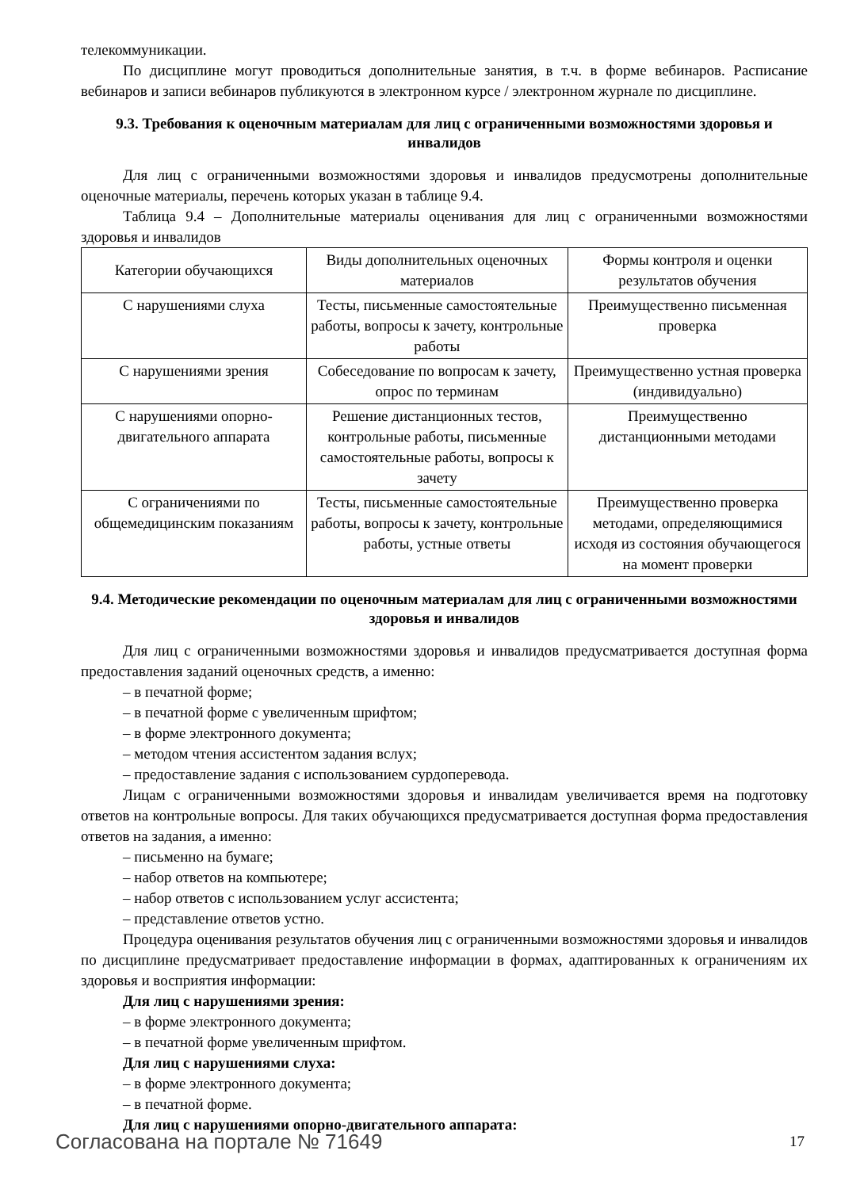телекоммуникации.
По дисциплине могут проводиться дополнительные занятия, в т.ч. в форме вебинаров. Расписание вебинаров и записи вебинаров публикуются в электронном курсе / электронном журнале по дисциплине.
9.3. Требования к оценочным материалам для лиц с ограниченными возможностями здоровья и инвалидов
Для лиц с ограниченными возможностями здоровья и инвалидов предусмотрены дополнительные оценочные материалы, перечень которых указан в таблице 9.4.
Таблица 9.4 – Дополнительные материалы оценивания для лиц с ограниченными возможностями здоровья и инвалидов
| Категории обучающихся | Виды дополнительных оценочных материалов | Формы контроля и оценки результатов обучения |
| С нарушениями слуха | Тесты, письменные самостоятельные работы, вопросы к зачету, контрольные работы | Преимущественно письменная проверка |
| С нарушениями зрения | Собеседование по вопросам к зачету, опрос по терминам | Преимущественно устная проверка (индивидуально) |
| С нарушениями опорно-двигательного аппарата | Решение дистанционных тестов, контрольные работы, письменные самостоятельные работы, вопросы к зачету | Преимущественно дистанционными методами |
| С ограничениями по общемедицинским показаниям | Тесты, письменные самостоятельные работы, вопросы к зачету, контрольные работы, устные ответы | Преимущественно проверка методами, определяющимися исходя из состояния обучающегося на момент проверки |
9.4. Методические рекомендации по оценочным материалам для лиц с ограниченными возможностями здоровья и инвалидов
Для лиц с ограниченными возможностями здоровья и инвалидов предусматривается доступная форма предоставления заданий оценочных средств, а именно:
– в печатной форме;
– в печатной форме с увеличенным шрифтом;
– в форме электронного документа;
– методом чтения ассистентом задания вслух;
– предоставление задания с использованием сурдоперевода.
Лицам с ограниченными возможностями здоровья и инвалидам увеличивается время на подготовку ответов на контрольные вопросы. Для таких обучающихся предусматривается доступная форма предоставления ответов на задания, а именно:
– письменно на бумаге;
– набор ответов на компьютере;
– набор ответов с использованием услуг ассистента;
– представление ответов устно.
Процедура оценивания результатов обучения лиц с ограниченными возможностями здоровья и инвалидов по дисциплине предусматривает предоставление информации в формах, адаптированных к ограничениям их здоровья и восприятия информации:
Для лиц с нарушениями зрения:
– в форме электронного документа;
– в печатной форме увеличенным шрифтом.
Для лиц с нарушениями слуха:
– в форме электронного документа;
– в печатной форме.
Для лиц с нарушениями опорно-двигательного аппарата:
Согласована на портале № 71649 17